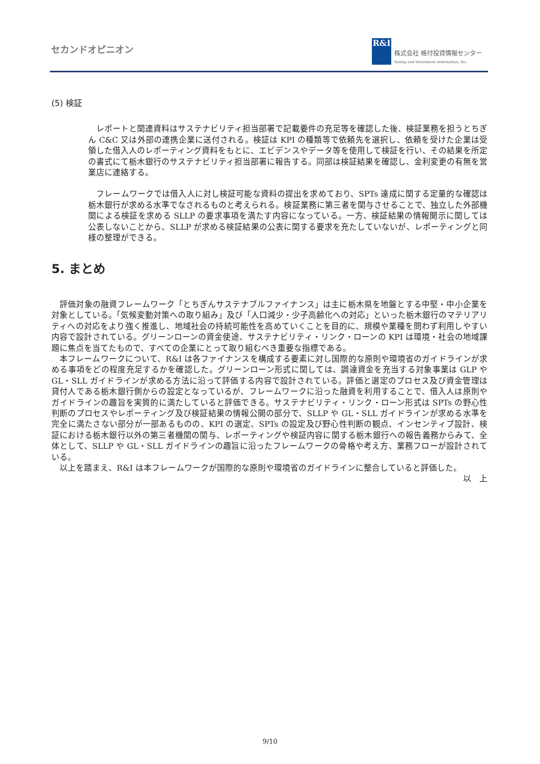セカンドオピニオン
R&I
株式会社 格付投資情報センター
Rating and Investment Information, Inc.
(5) 検証
　レポートと関連資料はサステナビリティ担当部署で記載要件の充足等を確認した後、検証業務を担うとちぎん C&C 又は外部の連携企業に送付される。検証は KPI の種類等で依頼先を選択し、依頼を受けた企業は受領した借入人のレポーティング資料をもとに、エビデンスやデータ等を使用して検証を行い、その結果を所定の書式にて栃木銀行のサステナビリティ担当部署に報告する。同部は検証結果を確認し、金利変更の有無を営業店に連絡する。
　フレームワークでは借入人に対し検証可能な資料の提出を求めており、SPTs 達成に関する定量的な確認は栃木銀行が求める水準でなされるものと考えられる。検証業務に第三者を関与させることで、独立した外部機関による検証を求める SLLP の要求事項を満たす内容になっている。一方、検証結果の情報開示に関しては公表しないことから、SLLP が求める検証結果の公表に関する要求を充たしていないが、レポーティングと同様の整理ができる。
5. まとめ
　評価対象の融資フレームワーク「とちぎんサステナブルファイナンス」は主に栃木県を地盤とする中堅・中小企業を対象としている。「気候変動対策への取り組み」及び「人口減少・少子高齢化への対応」といった栃木銀行のマテリアリティへの対応をより強く推進し、地域社会の持続可能性を高めていくことを目的に、規模や業種を問わず利用しやすい内容で設計されている。グリーンローンの資金使途、サステナビリティ・リンク・ローンの KPI は環境・社会の地域課題に焦点を当てたもので、すべての企業にとって取り組むべき重要な指標である。
　本フレームワークについて、R&I は各ファイナンスを構成する要素に対し国際的な原則や環境省のガイドラインが求める事項をどの程度充足するかを確認した。グリーンローン形式に関しては、調達資金を充当する対象事業は GLP や GL・SLL ガイドラインが求める方法に沿って評価する内容で設計されている。評価と選定のプロセス及び資金管理は貸付人である栃木銀行側からの設定となっているが、フレームワークに沿った融資を利用することで、借入人は原則やガイドラインの趣旨を実質的に満たしていると評価できる。サステナビリティ・リンク・ローン形式は SPTs の野心性判断のプロセスやレポーティング及び検証結果の情報公開の部分で、SLLP や GL・SLL ガイドラインが求める水準を完全に満たさない部分が一部あるものの、KPI の選定、SPTs の設定及び野心性判断の観点、インセンティブ設計、検証における栃木銀行以外の第三者機関の関与、レポーティングや検証内容に関する栃木銀行への報告義務からみて、全体として、SLLP や GL・SLL ガイドラインの趣旨に沿ったフレームワークの骨格や考え方、業務フローが設計されている。
　以上を踏まえ、R&I は本フレームワークが国際的な原則や環境省のガイドラインに整合していると評価した。
以　上
9/10